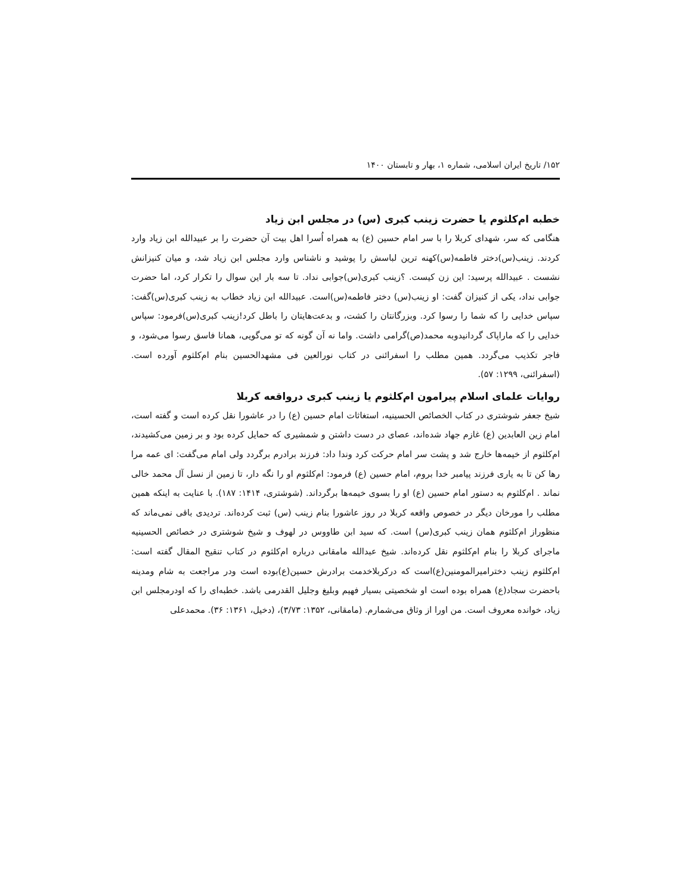۱۵۲/ تاریخ ایران اسلامی، شماره ۱، بهار و تابستان ۱۴۰۰
خطبه ام‌کلثوم یا حضرت زینب کبری (س) در مجلس ابن زیاد
هنگامی که سر، شهدای کربلا را با سر امام حسین (ع) به همراه اُسرا اهل بیت آن حضرت را بر عبیدالله ابن زیاد وارد کردند. زینب(س)دختر فاطمه(س)کهنه ترین لباسش را پوشید و ناشناس وارد مجلس ابن زیاد شد، و میان کنیزانش نشست . عبیدالله پرسید: این زن کیست. ؟زینب کبری(س)جوابی نداد. تا سه بار این سوال را تکرار کرد، اما حضرت جوابی نداد، یکی از کنیزان گفت: او زینب(س) دختر فاطمه(س)است. عبیدالله ابن زیاد خطاب به زینب کبری(س)گفت: سپاس خدایی را که شما را رسوا کرد. وبزرگانتان را کشت، و بدعت‌هایتان را باطل کرد!زینب کبری(س)فرمود: سپاس خدایی را که ماراپاک گردانیدوبه محمد(ص)گرامی داشت. واما نه آن گونه که تو می‌گویی، همانا فاسق رسوا می‌شود، و فاجر تکذیب می‌گردد. همین مطلب را اسفرائنی در کتاب نورالعین فی مشهدالحسین بنام ام‌کلثوم آورده است. (اسفرائنی، ۱۲۹۹: ۵۷).
روایات علمای اسلام پیرامون ام‌کلثوم یا زینب کبری درواقعه کربلا
شیخ جعفر شوشتری در کتاب الخصائص الحسینیه، استغاثات امام حسین (ع) را در عاشورا نقل کرده است و گفته است، امام زین العابدین (ع) غازم جهاد شده‌اند، عصای در دست داشتن و شمشیری که حمایل کرده بود و بر زمین می‌کشیدند، ام‌کلثوم از خیمه‌ها خارج شد و پشت سر امام حرکت کرد وندا داد: فرزند برادرم برگردد ولی امام می‌گفت: ای عمه مرا رها کن تا به یاری فرزند پیامبر خدا بروم، امام حسین (ع) فرمود: ام‌کلثوم او را نگه دار، تا زمین از نسل آل محمد خالی نماند . ام‌کلثوم به دستور امام حسین (ع) او را بسوی خیمه‌ها برگرداند. (شوشتری، ۱۴۱۴: ۱۸۷). با عنایت به اینکه همین مطلب را مورخان دیگر در خصوص واقعه کربلا در روز عاشورا بنام زینب (س) ثبت کرده‌اند. تردیدی باقی نمی‌ماند که منظوراز ام‌کلثوم همان زینب کبری(س) است. که سید ابن طاووس در لهوف و شیخ شوشتری در خصائص الحسینیه ماجرای کربلا را بنام ام‌کلثوم نقل کرده‌اند. شیخ عبدالله مامقانی درباره ام‌کلثوم در کتاب تنقیح المقال گفته است: ام‌کلثوم زینب دخترامیرالمومنین(ع)است که درکربلاخدمت برادرش حسین(ع)بوده است ودر مراجعت به شام ومدینه باحضرت سجاد(ع) همراه بوده است او شخصیتی بسیار فهیم وبلیغ وجلیل القدرمی باشد. خطبه‌ای را که اودرمجلس ابن زیاد، خوانده معروف است. من اورا از وثاق می‌شمارم. (مامقانی، ۱۳۵۲: ۳/۷۳)، (دخیل، ۱۳۶۱: ۳۶). محمدعلی